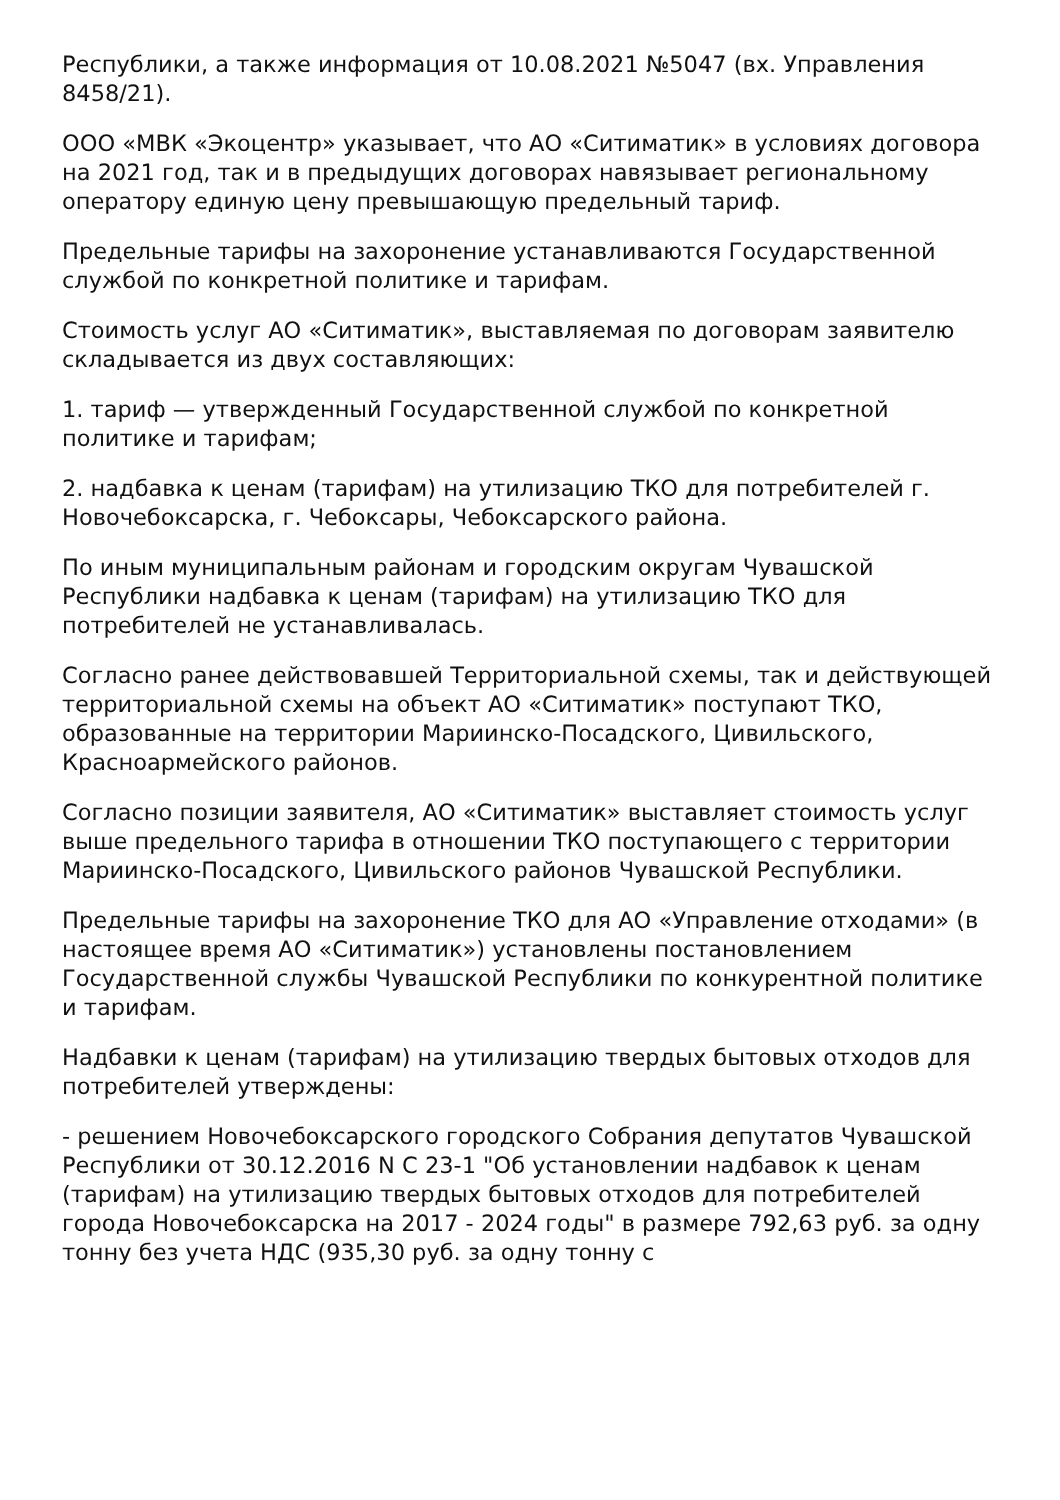Республики, а также информация от 10.08.2021 №5047 (вх. Управления 8458/21).
ООО «МВК «Экоцентр» указывает, что АО «Ситиматик» в условиях договора на 2021 год, так и в предыдущих договорах навязывает региональному оператору единую цену превышающую предельный тариф.
Предельные тарифы на захоронение устанавливаются Государственной службой по конкретной политике и тарифам.
Стоимость услуг АО «Ситиматик», выставляемая по договорам заявителю складывается из двух составляющих:
1. тариф — утвержденный Государственной службой по конкретной политике и тарифам;
2. надбавка к ценам (тарифам) на утилизацию ТКО для потребителей г. Новочебоксарска, г. Чебоксары, Чебоксарского района.
По иным муниципальным районам и городским округам Чувашской Республики надбавка к ценам (тарифам) на утилизацию ТКО для потребителей не устанавливалась.
Согласно ранее действовавшей Территориальной схемы, так и действующей территориальной схемы на объект АО «Ситиматик» поступают ТКО, образованные на территории Мариинско-Посадского, Цивильского, Красноармейского районов.
Согласно позиции заявителя, АО «Ситиматик» выставляет стоимость услуг выше предельного тарифа в отношении ТКО поступающего с территории Мариинско-Посадского, Цивильского районов Чувашской Республики.
Предельные тарифы на захоронение ТКО для АО «Управление отходами» (в настоящее время АО «Ситиматик») установлены постановлением Государственной службы Чувашской Республики по конкурентной политике и тарифам.
Надбавки к ценам (тарифам) на утилизацию твердых бытовых отходов для потребителей утверждены:
- решением Новочебоксарского городского Собрания депутатов Чувашской Республики от 30.12.2016 N С 23-1 "Об установлении надбавок к ценам (тарифам) на утилизацию твердых бытовых отходов для потребителей города Новочебоксарска на 2017 - 2024 годы" в размере 792,63 руб. за одну тонну без учета НДС (935,30 руб. за одну тонну с